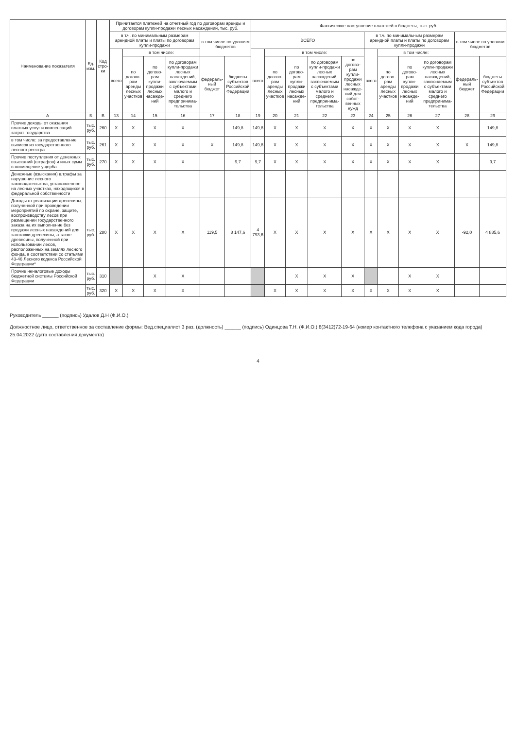| Наименование показателя | Ед. изм. | Код стро-ки | Причитается платежей на отчетный год по договорам аренды и договорам купли-продажи лесных насаждений, тыс. руб. | | | | | | Фактическое поступление платежей в бюджеты, тыс. руб. | | | | | | | | | | |
| --- | --- | --- | --- | --- | --- | --- | --- | --- | --- | --- | --- | --- | --- | --- | --- | --- | --- | --- | --- |
| | | | в т.ч. по минимальным размерам арендной платы и платы по договорам купли-продажи | | | | в том числе по уровням бюджетов | | ВСЕГО | | | | | в т.ч. по минимальным размерам арендной платы и платы по договорам купли-продажи | | | | в том числе по уровням бюджетов | |
| | | | всего | в том числе: | | | | | всего | в том числе: | | | | всего | в том числе: | | | | |
| | | | | по догово-рам аренды лесных участков | по догово-рам купли-продажи лесных насажде-ний | по договорам купли-продажи лесных насаждений, заключаемым с субъектами малого и среднего предпринима-тельства | федераль-ный бюджет | бюджеты субъектов Российской Федерации | | по догово-рам аренды лесных участков | по догово-рам купли-продажи лесных насажде-ний | по договорам купли-продажи лесных насаждений, заключаемым с субъектами малого и среднего предпринима-тельства | по догово-рам купли-продажи лесных насажде-ний для собст-венных нужд | | по догово-рам аренды лесных участков | по догово-рам купли-продажи лесных насажде-ний | по договорам купли-продажи лесных насаждений, заключаемым с субъектами малого и среднего предпринима-тельства | федераль-ный бюджет | бюджеты субъектов Российской Федерации |
| А | Б | В | 13 | 14 | 15 | 16 | 17 | 18 | 19 | 20 | 21 | 22 | 23 | 24 | 25 | 26 | 27 | 28 | 29 |
| Прочие доходы от оказания платных услуг и компенсаций затрат государства | тыс. руб. | 260 | X | X | X | X | | 149,8 | 149,8 | X | X | X | X | X | X | X | X | | 149,8 |
| в том числе: за предоставление выписок из государственного лесного реестра | тыс. руб. | 261 | X | X | X | X | X | 149,8 | 149,8 | X | X | X | X | X | X | X | X | X | 149,8 |
| Прочие поступления от денежных взысканий (штрафов) и иных сумм в возмещение ущерба | тыс. руб. | 270 | X | X | X | X | | 9,7 | 9,7 | X | X | X | X | X | X | X | X | | 9,7 |
| Денежные (взыскания) штрафы за нарушение лесного законодательства, установленное на лесных участках, находящихся в федеральной собственности | | | | | | | | | | | | | | | | | | | |
| Доходы от реализации древесины, полученной при проведении мероприятий по охране, защите, воспроизводству лесов при размещении государственного заказа на их выполнение без продажи лесных насаждений для заготовки древесины, а также древесины, полученной при использовании лесов, расположенных на землях лесного фонда, в соответствии со статьями 43-46 Лесного кодекса Российской Федерации* | тыс. руб. | 280 | X | X | X | X | 119,5 | 8 147,6 | 4 793,6 | X | X | X | X | X | X | X | X | -92,0 | 4 885,6 |
| Прочие неналоговые доходы бюджетной системы Российской Федерации | тыс. руб. | 310 | | | X | X | | | | | X | X | X | | | X | X | | |
| | тыс. руб. | 320 | X | X | X | X | | | | X | X | X | X | X | X | X | X | | |
Руководитель ______ (подпись) Удалов Д.Н (Ф.И.О.)
Должностное лицо, ответственное за составление формы: Вед.специалист 3 раз. (должность) ______ (подпись) Одинцова Т.Н. (Ф.И.О.) 8(3412)72-19-64 (номер контактного телефона с указанием кода города) 25.04.2022 (дата составления документа)
4